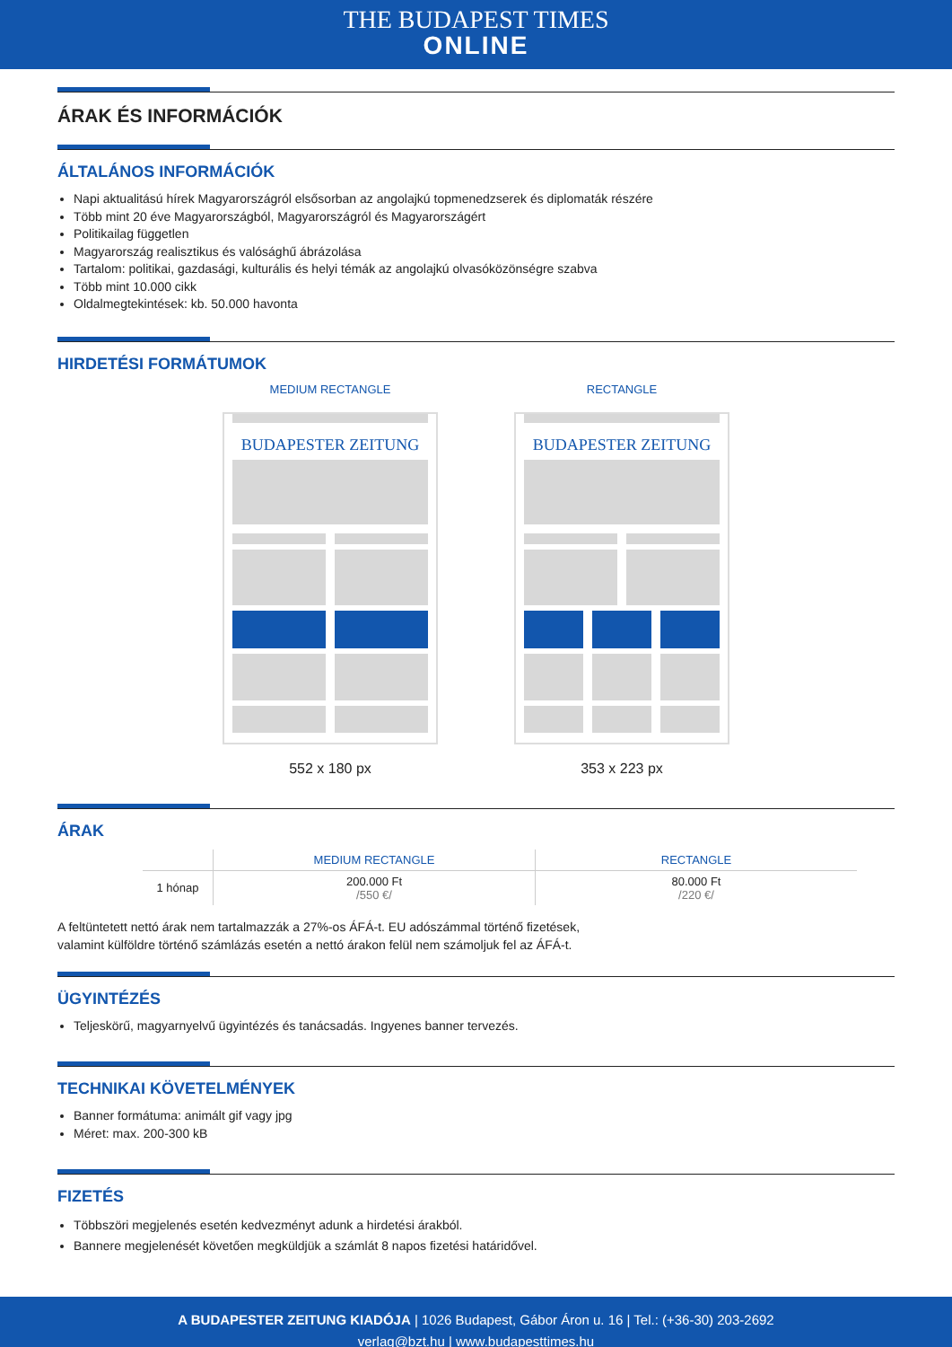THE BUDAPEST TIMES
ONLINE
ÁRAK ÉS INFORMÁCIÓK
ÁLTALÁNOS INFORMÁCIÓK
Napi aktualitású hírek Magyarországról elsősorban az angolajkú topmenedzserek és diplomaták részére
Több mint 20 éve Magyarországból, Magyarországról és Magyarországért
Politikailag független
Magyarország realisztikus és valósághű ábrázolása
Tartalom: politikai, gazdasági, kulturális és helyi témák az angolajkú olvasóközönségre szabva
Több mint 10.000 cikk
Oldalmegtekintések: kb. 50.000 havonta
HIRDETÉSI FORMÁTUMOK
MEDIUM RECTANGLE
BUDAPESTER ZEITUNG
552 x 180 px
RECTANGLE
BUDAPESTER ZEITUNG
353 x 223 px
ÁRAK
| | MEDIUM RECTANGLE | RECTANGLE |
| --- | --- | --- |
| 1 hónap | 200.000 Ft /550 €/ | 80.000 Ft /220 €/ |
A feltüntetett nettó árak nem tartalmazzák a 27%-os ÁFÁ-t. EU adószámmal történő fizetések,
valamint külföldre történő számlázás esetén a nettó árakon felül nem számoljuk fel az ÁFÁ-t.
ÜGYINTÉZÉS
Teljeskörű, magyarnyelvű ügyintézés és tanácsadás. Ingyenes banner tervezés.
TECHNIKAI KÖVETELMÉNYEK
Banner formátuma: animált gif vagy jpg
Méret: max. 200-300 kB
FIZETÉS
Többszöri megjelenés esetén kedvezményt adunk a hirdetési árakból.
Bannere megjelenését követően megküldjük a számlát 8 napos fizetési határidővel.
A BUDAPESTER ZEITUNG KIADÓJA | 1026 Budapest, Gábor Áron u. 16 | Tel.: (+36-30) 203-2692
verlag@bzt.hu | www.budapesttimes.hu